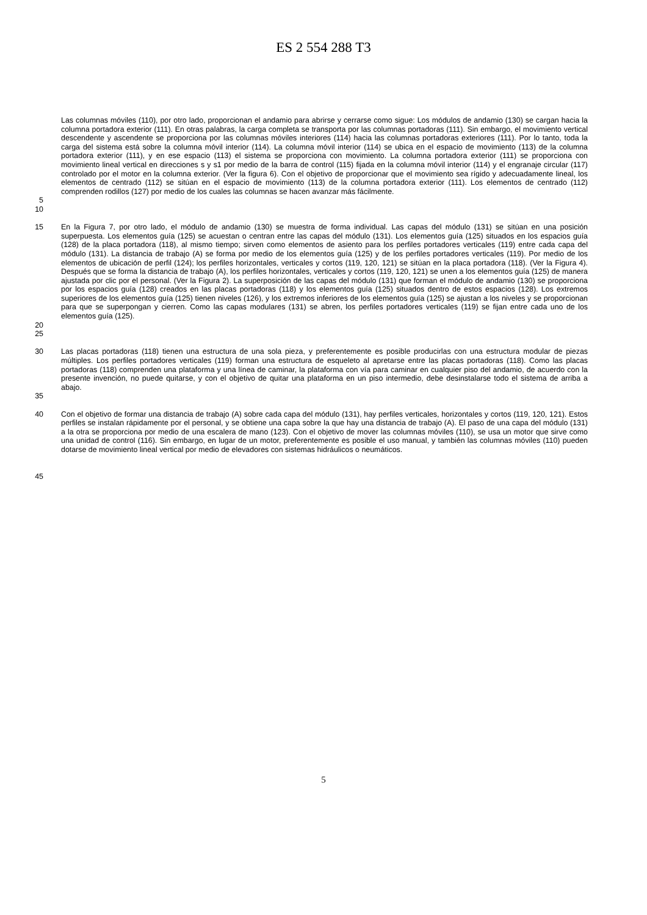ES 2 554 288 T3
Las columnas móviles (110), por otro lado, proporcionan el andamio para abrirse y cerrarse como sigue: Los módulos de andamio (130) se cargan hacia la columna portadora exterior (111). En otras palabras, la carga completa se transporta por las columnas portadoras (111). Sin embargo, el movimiento vertical descendente y ascendente se proporciona por las columnas móviles interiores (114) hacia las columnas portadoras exteriores (111). Por lo tanto, toda la carga del sistema está sobre la columna móvil interior (114). La columna móvil interior (114) se ubica en el espacio de movimiento (113) de la columna portadora exterior (111), y en ese espacio (113) el sistema se proporciona con movimiento. La columna portadora exterior (111) se proporciona con movimiento lineal vertical en direcciones s y s1 por medio de la barra de control (115) fijada en la columna móvil interior (114) y el engranaje circular (117) controlado por el motor en la columna exterior. (Ver la figura 6). Con el objetivo de proporcionar que el movimiento sea rígido y adecuadamente lineal, los elementos de centrado (112) se sitúan en el espacio de movimiento (113) de la columna portadora exterior (111). Los elementos de centrado (112) comprenden rodillos (127) por medio de los cuales las columnas se hacen avanzar más fácilmente.
5
10
15 En la Figura 7, por otro lado, el módulo de andamio (130) se muestra de forma individual. Las capas del módulo (131) se sitúan en una posición superpuesta. Los elementos guía (125) se acuestan o centran entre las capas del módulo (131). Los elementos guía (125) situados en los espacios guía (128) de la placa portadora (118), al mismo tiempo; sirven como elementos de asiento para los perfiles portadores verticales (119) entre cada capa del módulo (131). La distancia de trabajo (A) se forma por medio de los elementos guía (125) y de los perfiles portadores verticales (119). Por medio de los elementos de ubicación de perfil (124); los perfiles horizontales, verticales y cortos (119, 120, 121) se sitúan en la placa portadora (118). (Ver la Figura 4). Después que se forma la distancia de trabajo (A), los perfiles horizontales, verticales y cortos (119, 120, 121) se unen a los elementos guía (125) de manera ajustada por clic por el personal. (Ver la Figura 2). La superposición de las capas del módulo (131) que forman el módulo de andamio (130) se proporciona por los espacios guía (128) creados en las placas portadoras (118) y los elementos guía (125) situados dentro de estos espacios (128). Los extremos superiores de los elementos guía (125) tienen niveles (126), y los extremos inferiores de los elementos guía (125) se ajustan a los niveles y se proporcionan para que se superpongan y cierren. Como las capas modulares (131) se abren, los perfiles portadores verticales (119) se fijan entre cada uno de los elementos guía (125).
20
25
30 Las placas portadoras (118) tienen una estructura de una sola pieza, y preferentemente es posible producirlas con una estructura modular de piezas múltiples. Los perfiles portadores verticales (119) forman una estructura de esqueleto al apretarse entre las placas portadoras (118). Como las placas portadoras (118) comprenden una plataforma y una línea de caminar, la plataforma con vía para caminar en cualquier piso del andamio, de acuerdo con la presente invención, no puede quitarse, y con el objetivo de quitar una plataforma en un piso intermedio, debe desinstalarse todo el sistema de arriba a abajo.
35
40 Con el objetivo de formar una distancia de trabajo (A) sobre cada capa del módulo (131), hay perfiles verticales, horizontales y cortos (119, 120, 121). Estos perfiles se instalan rápidamente por el personal, y se obtiene una capa sobre la que hay una distancia de trabajo (A). El paso de una capa del módulo (131) a la otra se proporciona por medio de una escalera de mano (123). Con el objetivo de mover las columnas móviles (110), se usa un motor que sirve como una unidad de control (116). Sin embargo, en lugar de un motor, preferentemente es posible el uso manual, y también las columnas móviles (110) pueden dotarse de movimiento lineal vertical por medio de elevadores con sistemas hidráulicos o neumáticos.
45
5